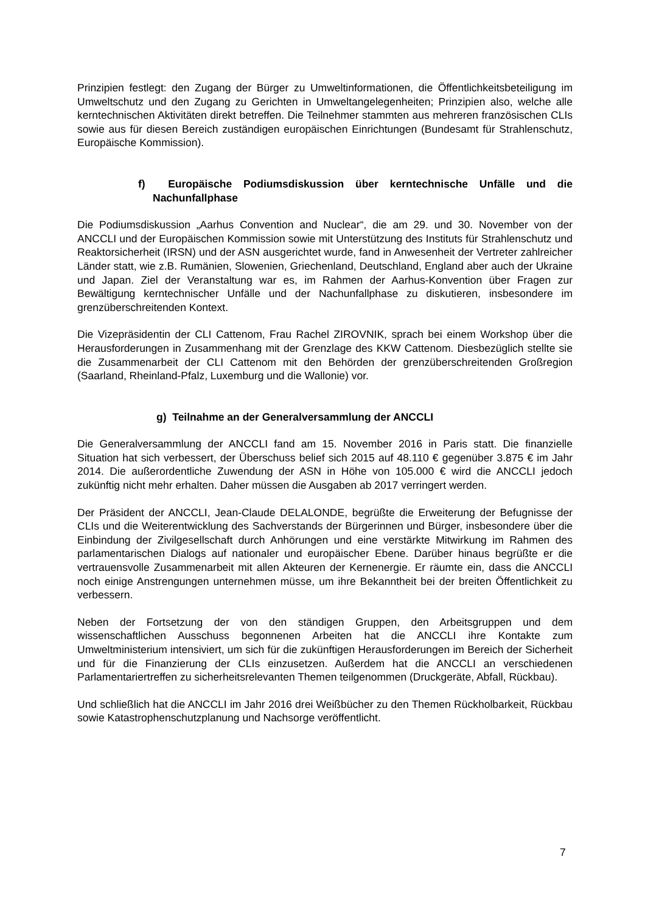Prinzipien festlegt: den Zugang der Bürger zu Umweltinformationen, die Öffentlichkeitsbeteiligung im Umweltschutz und den Zugang zu Gerichten in Umweltangelegenheiten; Prinzipien also, welche alle kerntechnischen Aktivitäten direkt betreffen. Die Teilnehmer stammten aus mehreren französischen CLIs sowie aus für diesen Bereich zuständigen europäischen Einrichtungen (Bundesamt für Strahlenschutz, Europäische Kommission).
f) Europäische Podiumsdiskussion über kerntechnische Unfälle und die Nachunfallphase
Die Podiumsdiskussion „Aarhus Convention and Nuclear“, die am 29. und 30. November von der ANCCLI und der Europäischen Kommission sowie mit Unterstützung des Instituts für Strahlenschutz und Reaktorsicherheit (IRSN) und der ASN ausgerichtet wurde, fand in Anwesenheit der Vertreter zahlreicher Länder statt, wie z.B. Rumänien, Slowenien, Griechenland, Deutschland, England aber auch der Ukraine und Japan. Ziel der Veranstaltung war es, im Rahmen der Aarhus-Konvention über Fragen zur Bewältigung kerntechnischer Unfälle und der Nachunfallphase zu diskutieren, insbesondere im grenzüberschreitenden Kontext.
Die Vizepräsidentin der CLI Cattenom, Frau Rachel ZIROVNIK, sprach bei einem Workshop über die Herausforderungen in Zusammenhang mit der Grenzlage des KKW Cattenom. Diesbezüglich stellte sie die Zusammenarbeit der CLI Cattenom mit den Behörden der grenzüberschreitenden Großregion (Saarland, Rheinland-Pfalz, Luxemburg und die Wallonie) vor.
g) Teilnahme an der Generalversammlung der ANCCLI
Die Generalversammlung der ANCCLI fand am 15. November 2016 in Paris statt. Die finanzielle Situation hat sich verbessert, der Überschuss belief sich 2015 auf 48.110 € gegenüber 3.875 € im Jahr 2014. Die außerordentliche Zuwendung der ASN in Höhe von 105.000 € wird die ANCCLI jedoch zukünftig nicht mehr erhalten. Daher müssen die Ausgaben ab 2017 verringert werden.
Der Präsident der ANCCLI, Jean-Claude DELALONDE, begrüßte die Erweiterung der Befugnisse der CLIs und die Weiterentwicklung des Sachverstands der Bürgerinnen und Bürger, insbesondere über die Einbindung der Zivilgesellschaft durch Anhörungen und eine verstärkte Mitwirkung im Rahmen des parlamentarischen Dialogs auf nationaler und europäischer Ebene. Darüber hinaus begrüßte er die vertrauensvolle Zusammenarbeit mit allen Akteuren der Kernenergie. Er räumte ein, dass die ANCCLI noch einige Anstrengungen unternehmen müsse, um ihre Bekanntheit bei der breiten Öffentlichkeit zu verbessern.
Neben der Fortsetzung der von den ständigen Gruppen, den Arbeitsgruppen und dem wissenschaftlichen Ausschuss begonnenen Arbeiten hat die ANCCLI ihre Kontakte zum Umweltministerium intensiviert, um sich für die zukünftigen Herausforderungen im Bereich der Sicherheit und für die Finanzierung der CLIs einzusetzen. Außerdem hat die ANCCLI an verschiedenen Parlamentariertreffen zu sicherheitsrelevanten Themen teilgenommen (Druckgeräte, Abfall, Rückbau).
Und schließlich hat die ANCCLI im Jahr 2016 drei Weißbücher zu den Themen Rückholbarkeit, Rückbau sowie Katastrophenschutzplanung und Nachsorge veröffentlicht.
7